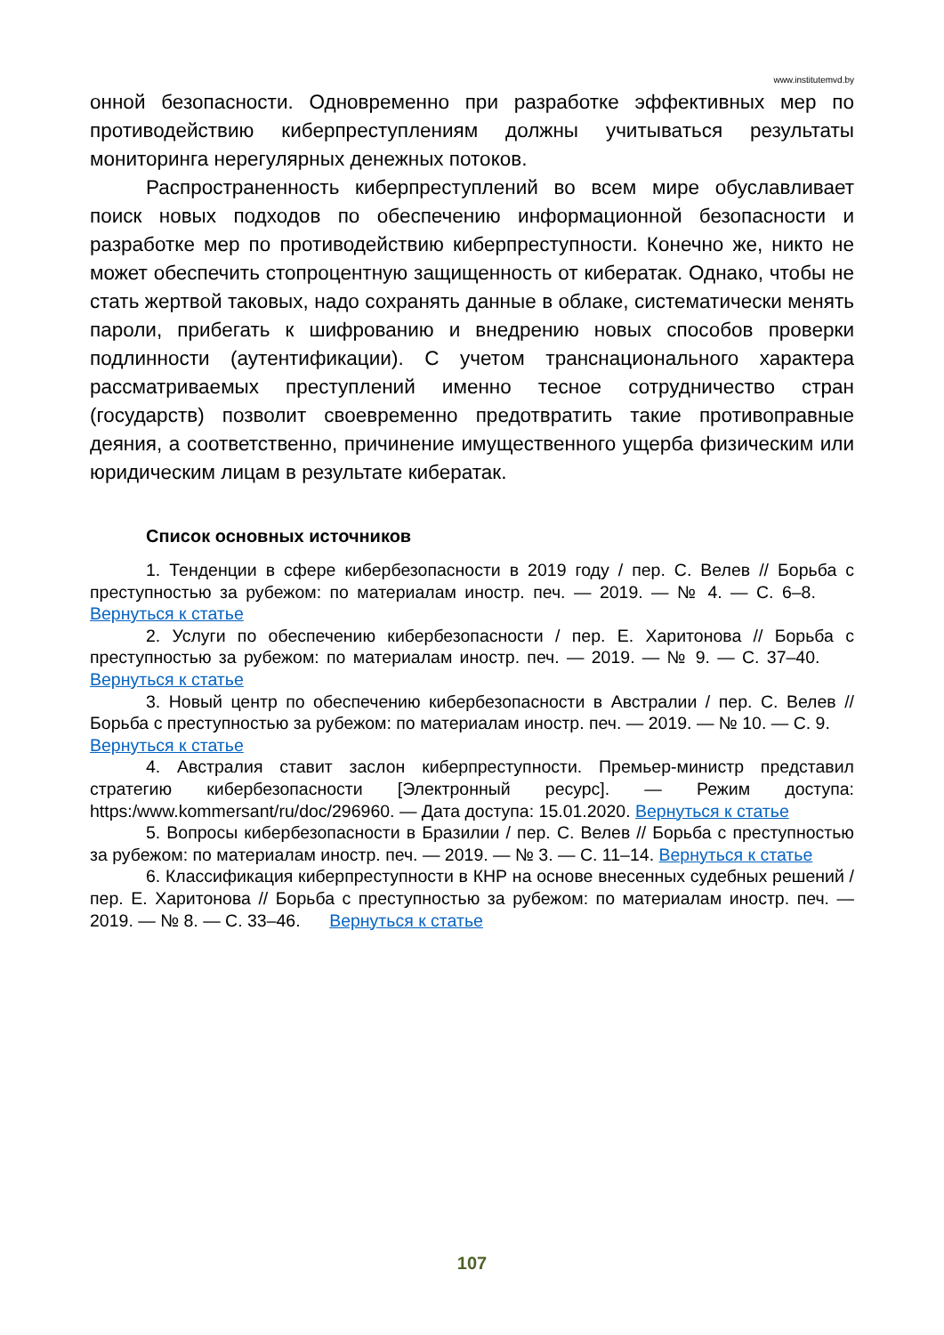www.institutemvd.by
онной безопасности. Одновременно при разработке эффективных мер по противодействию киберпреступлениям должны учитываться результаты мониторинга нерегулярных денежных потоков.
Распространенность киберпреступлений во всем мире обуславливает поиск новых подходов по обеспечению информационной безопасности и разработке мер по противодействию киберпреступности. Конечно же, никто не может обеспечить стопроцентную защищенность от кибератак. Однако, чтобы не стать жертвой таковых, надо сохранять данные в облаке, систематически менять пароли, прибегать к шифрованию и внедрению новых способов проверки подлинности (аутентификации). С учетом транснационального характера рассматриваемых преступлений именно тесное сотрудничество стран (государств) позволит своевременно предотвратить такие противоправные деяния, а соответственно, причинение имущественного ущерба физическим или юридическим лицам в результате кибератак.
Список основных источников
1. Тенденции в сфере кибербезопасности в 2019 году / пер. С. Велев // Борьба с преступностью за рубежом: по материалам иностр. печ. — 2019. — № 4. — С. 6–8. Вернуться к статье
2. Услуги по обеспечению кибербезопасности / пер. Е. Харитонова // Борьба с преступностью за рубежом: по материалам иностр. печ. — 2019. — № 9. — С. 37–40. Вернуться к статье
3. Новый центр по обеспечению кибербезопасности в Австралии / пер. С. Велев // Борьба с преступностью за рубежом: по материалам иностр. печ. — 2019. — № 10. — С. 9. Вернуться к статье
4. Австралия ставит заслон киберпреступности. Премьер-министр представил стратегию кибербезопасности [Электронный ресурс]. — Режим доступа: https:/www.kommersant/ru/doc/296960. — Дата доступа: 15.01.2020. Вернуться к статье
5. Вопросы кибербезопасности в Бразилии / пер. С. Велев // Борьба с преступностью за рубежом: по материалам иностр. печ. — 2019. — № 3. — С. 11–14. Вернуться к статье
6. Классификация киберпреступности в КНР на основе внесенных судебных решений / пер. Е. Харитонова // Борьба с преступностью за рубежом: по материалам иностр. печ. — 2019. — № 8. — С. 33–46. Вернуться к статье
107